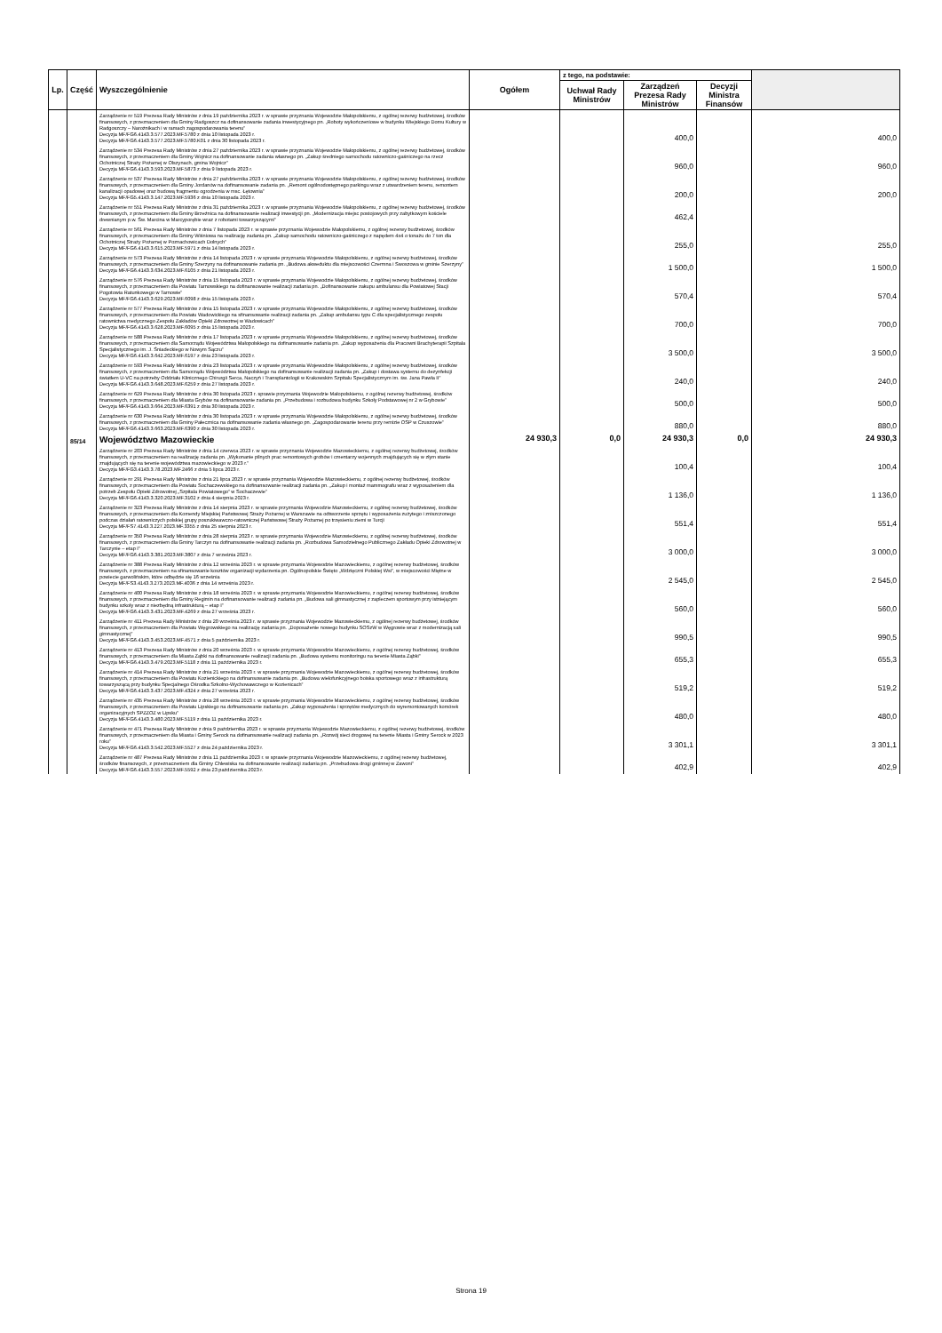| Lp. | Część | Wyszczególnienie | Ogółem | z tego, na podstawie: | | | |
| --- | --- | --- | --- | --- | --- | --- | --- |
| | | | | Uchwał Rady Ministrów | Zarządzeń Prezesa Rady Ministrów | Decyzji Ministra Finansów | |
| | | Zarządzenie nr 519 Prezesa Rady Ministrów z dnia 19 października 2023 r. w sprawie przyznania Wojewodzie Małopolskiemu, z ogólnej rezerwy budżetowej, środków finansowych, z przeznaczeniem dla Gminy Radgoszcz na dofinansowanie zadania inwestycyjnego pn. „Roboty wykończeniowe w budynku Wiejskiego Domu Kultury w Radgoszczy – Narożnikach i w ramach zagospodarowania terenu” Decyzja MF/FG6.4143.3.577.2023.MF.5780 z dnia 10 listopada 2023 r. Decyzja MF/FG6.4143.3.577.2023.MF.5780.K01 z dnia 30 listopada 2023 r. | | | 400,0 | | 400,0 |
| | | Zarządzenie nr 534 Prezesa Rady Ministrów z dnia 27 października 2023 r. w sprawie przyznania Wojewodzie Małopolskiemu, z ogólnej rezerwy budżetowej, środków finansowych, z przeznaczeniem dla Gminy Wojnicz na dofinansowanie zadania własnego pn. „Zakup średniego samochodu ratowniczo-gaśniczego na rzecz Ochotniczej Straży Pożarnej w Olszynach, gmina Wojnicz” Decyzja MF/FG6.4143.3.593.2023.MF.5873 z dnia 9 listopada 2023 r. | | | 960,0 | | 960,0 |
| | | Zarządzenie nr 537 Prezesa Rady Ministrów z dnia 27 października 2023 r. w sprawie przyznania Wojewodzie Małopolskiemu, z ogólnej rezerwy budżetowej, środków finansowych, z przeznaczeniem dla Gminy Jordanów na dofinansowanie zadania pn. „Remont ogólnodostępnego parkingu wraz z utwardzeniem terenu, remontem kanalizacji opadowej oraz budową fragmentu ogrodzenia w msc. Łętownia” Decyzja MF/FG5.4143.3.147.2023.MF.5936 z dnia 10 listopada 2023 r. | | | 200,0 | | 200,0 |
| | | Zarządzenie nr 551 Prezesa Rady Ministrów z dnia 31 października 2023 r. w sprawie przyznania Wojewodzie Małopolskiemu, z ogólnej rezerwy budżetowej, środków finansowych, z przeznaczeniem dla Gminy Brzeźnica na dofinansowanie realizacji inwestycji pn. „Modernizacja miejsc postojowych przy zabytkowym kościele drewnianym p.w. Św. Marcina w Marcyporębie wraz z robotami towarzyszącymi” | | | 462,4 | | |
| | | Zarządzenie nr 561 Prezesa Rady Ministrów z dnia 7 listopada 2023 r. w sprawie przyznania Wojewodzie Małopolskiemu, z ogólnej rezerwy budżetowej, środków finansowych, z przeznaczeniem dla Gminy Wiśniowa na realizację zadania pn. „Zakup samochodu ratowniczo-gaśniczego z napędem 4x4 o tonażu do 7 ton dla Ochotniczej Straży Pożarnej w Poznachowicach Dolnych” Decyzja MF/FG6.4143.3.615.2023.MF.5971 z dnia 14 listopada 2023 r. | | | 255,0 | | 255,0 |
| | | Zarządzenie nr 573 Prezesa Rady Ministrów z dnia 14 listopada 2023 r. w sprawie przyznania Wojewodzie Małopolskiemu, z ogólnej rezerwy budżetowej, środków finansowych, z przeznaczeniem dla Gminy Szerzyny na dofinansowanie zadania pn. „Budowa akweduktu dla miejscowości Czermna i Swoszowa w gminie Szerzyny” Decyzja MF/FG6.4143.3.634.2023.MF.6105 z dnia 21 listopada 2023 r. | | | 1 500,0 | | 1 500,0 |
| | | Zarządzenie nr 576 Prezesa Rady Ministrów z dnia 15 listopada 2023 r. w sprawie przyznania Wojewodzie Małopolskiemu, z ogólnej rezerwy budżetowej, środków finansowych, z przeznaczeniem dla Powiatu Tarnowskiego na dofinansowanie realizacji zadania pn. „Dofinansowanie zakupu ambulansu dla Powiatowej Stacji Pogotowia Ratunkowego w Tarnowie” Decyzja MF/FG6.4143.3.629.2023.MF.6098 z dnia 15 listopada 2023 r. | | | 570,4 | | 570,4 |
| | | Zarządzenie nr 577 Prezesa Rady Ministrów z dnia 15 listopada 2023 r. w sprawie przyznania Wojewodzie Małopolskiemu, z ogólnej rezerwy budżetowej, środków finansowych, z przeznaczeniem dla Powiatu Wadowickiego na sfinansowanie realizacji zadania pn. „Zakup ambulansu typu C dla specjalistycznego zespołu ratownictwa medycznego Zespołu Zakładów Opieki Zdrowotnej w Wadowicach” Decyzja MF/FG6.4143.3.628.2023.MF.6095 z dnia 15 listopada 2023 r. | | | 700,0 | | 700,0 |
| | | Zarządzenie nr 588 Prezesa Rady Ministrów z dnia 17 listopada 2023 r. w sprawie przyznania Wojewodzie Małopolskiemu, z ogólnej rezerwy budżetowej, środków finansowych, z przeznaczeniem dla Samorządu Województwa Małopolskiego na dofinansowanie zadania pn. „Zakup wyposażenia dla Pracowni Brachyterapii Szpitala Specjalistycznego im. J. Śniadeckiego w Nowym Sączu” Decyzja MF/FG6.4143.3.642.2023.MF.6197 z dnia 23 listopada 2023 r. | | | 3 500,0 | | 3 500,0 |
| | | Zarządzenie nr 593 Prezesa Rady Ministrów z dnia 23 listopada 2023 r. w sprawie przyznania Wojewodzie Małopolskiemu, z ogólnej rezerwy budżetowej, środków finansowych, z przeznaczeniem dla Samorządu Województwa Małopolskiego na dofinansowanie realizacji zadania pn. „Zakup i dostawa systemu do dezynfekcji światłem U-VC na potrzeby Oddziału Klinicznego Chirurgii Serca, Naczyń i Transplantologii w Krakowskim Szpitalu Specjalistycznym im. św. Jana Pawła II” Decyzja MF/FG6.4143.3.648.2023.MF.6259 z dnia 27 listopada 2023 r. | | | 240,0 | | 240,0 |
| | | Zarządzenie nr 629 Prezesa Rady Ministrów z dnia 30 listopada 2023 r. sprawie przyznania Wojewodzie Małopolskiemu, z ogólnej rezerwy budżetowej, środków finansowych, z przeznaczeniem dla Miasta Grybów na dofinansowanie zadania pn. „Przebudowa i rozbudowa budynku Szkoły Podstawowej nr 2 w Grybowie” Decyzja MF/FG6.4143.3.664.2023.MF.6391 z dnia 30 listopada 2023 r. | | | 500,0 | | 500,0 |
| | | Zarządzenie nr 630 Prezesa Rady Ministrów z dnia 30 listopada 2023 r. w sprawie przyznania Wojewodzie Małopolskiemu, z ogólnej rezerwy budżetowej, środków finansowych, z przeznaczeniem dla Gminy Pałecznica na dofinansowanie zadania własnego pn. „Zagospodarowanie terenu przy remizie OSP w Czuszowie” Decyzja MF/FG6.4143.3.663.2023.MF.6390 z dnia 30 listopada 2023 r. | | | 880,0 | | 880,0 |
| | 85/14 | Województwo Mazowieckie | 24 930,3 | 0,0 | 24 930,3 | 0,0 | 24 930,3 |
| | | Zarządzenie nr 203 Prezesa Rady Ministrów z dnia 14 czerwca 2023 r. w sprawie przyznania Wojewodzie Mazowieckiemu, z ogólnej rezerwy budżetowej, środków finansowych, z przeznaczeniem na realizację zadania pn. „Wykonanie pilnych prac remontowych grobów i cmentarzy wojennych znajdujących się w złym stanie znajdujących się na terenie województwa mazowieckiego w 2023 r.” Decyzja MF/FG3.4143.3.78.2023.MF.2466 z dnia 5 lipca 2023 r. | | | 100,4 | | 100,4 |
| | | Zarządzenie nr 291 Prezesa Rady Ministrów z dnia 21 lipca 2023 r. w sprawie przyznania Wojewodzie Mazowieckiemu, z ogólnej rezerwy budżetowej, środków finansowych, z przeznaczeniem dla Powiatu Sochaczewskiego na dofinansowanie realizacji zadania pn. „Zakup i montaż mammografu wraz z wyposażeniem dla potrzeb Zespołu Opieki Zdrowotnej „Szpitala Powiatowego” w Sochaczewie” Decyzja MF/FG6.4143.3.320.2023.MF.3102 z dnia 4 sierpnia 2023 r. | | | 1 136,0 | | 1 136,0 |
| | | Zarządzenie nr 323 Prezesa Rady Ministrów z dnia 14 sierpnia 2023 r. w sprawie przyznania Wojewodzie Mazowieckiemu, z ogólnej rezerwy budżetowej, środków finansowych, z przeznaczeniem dla Komendy Miejskiej Państwowej Straży Pożarnej w Warszawie na odtworzenie sprzętu i wyposażenia zużytego i zniszczonego podczas działań ratowniczych polskiej grupy poszukiwawczo-ratowniczej Państwowej Straży Pożarnej po trzęsieniu ziemi w Turcji Decyzja MF/FS7.4143.3.227.2023.MF.3355 z dnia 25 sierpnia 2023 r. | | | 551,4 | | 551,4 |
| | | Zarządzenie nr 350 Prezesa Rady Ministrów z dnia 28 sierpnia 2023 r. w sprawie przyznania Wojewodzie Mazowieckiemu, z ogólnej rezerwy budżetowej, środków finansowych, z przeznaczeniem dla Gminy Tarczyn na dofinansowanie realizacji zadania pn. „Rozbudowa Samodzielnego Publicznego Zakładu Opieki Zdrowotnej w Tarczynie – etap I” Decyzja MF/FG6.4143.3.381.2023.MF.3807 z dnia 7 września 2023 r. | | | 3 000,0 | | 3 000,0 |
| | | Zarządzenie nr 388 Prezesa Rady Ministrów z dnia 12 września 2023 r. w sprawie przyznania Wojewodzie Mazowieckiemu, z ogólnej rezerwy budżetowej, środków finansowych, z przeznaczeniem na sfinansowanie kosztów organizacji wydarzenia pn. Ogólnopolskie Święto „Wdzięczni Polskiej Wsi”, w miejscowości Miętne w powiecie garwolińskim, które odbędzie się 16 września Decyzja MF/FS3.4143.3.273.2023.MF.4036 z dnia 14 września 2023 r. | | | 2 545,0 | | 2 545,0 |
| | | Zarządzenie nr 400 Prezesa Rady Ministrów z dnia 18 września 2023 r. w sprawie przyznania Wojewodzie Mazowieckiemu, z ogólnej rezerwy budżetowej, środków finansowych, z przeznaczeniem dla Gminy Regimin na dofinansowanie realizacji zadania pn. „Budowa sali gimnastycznej z zapleczem sportowym przy istniejącym budynku szkoły wraz z niezbędną infrastrukturą – etap I” Decyzja MF/FG6.4143.3.431.2023.MF.4269 z dnia 27 września 2023 r. | | | 560,0 | | 560,0 |
| | | Zarządzenie nr 411 Prezesa Rady Ministrów z dnia 20 września 2023 r. w sprawie przyznania Wojewodzie Mazowieckiemu, z ogólnej rezerwy budżetowej, środków finansowych, z przeznaczeniem dla Powiatu Węgrowskiego na realizację zadania pn. „Doposażenie nowego budynku SOSzW w Węgrowie wraz z modernizacją sali gimnastycznej” Decyzja MF/FG6.4143.3.453.2023.MF.4571 z dnia 5 października 2023 r. | | | 990,5 | | 990,5 |
| | | Zarządzenie nr 413 Prezesa Rady Ministrów z dnia 20 września 2023 r. w sprawie przyznania Wojewodzie Mazowieckiemu, z ogólnej rezerwy budżetowej, środków finansowych, z przeznaczeniem dla Miasta Ząbki na dofinansowanie realizacji zadania pn. „Budowa systemu monitoringu na terenie Miasta Ząbki” Decyzja MF/FG6.4143.3.479.2023.MF.5118 z dnia 11 października 2023 r. | | | 655,3 | | 655,3 |
| | | Zarządzenie nr 414 Prezesa Rady Ministrów z dnia 21 września 2023 r. w sprawie przyznania Wojewodzie Mazowieckiemu, z ogólnej rezerwy budżetowej, środków finansowych, z przeznaczeniem dla Powiatu Kozienickiego na dofinansowanie zadania pn. „Budowa wielofunkcyjnego boiska sportowego wraz z infrastrukturą towarzyszącą przy budynku Specjalnego Ośrodka Szkolno-Wychowawczego w Kozienicach” Decyzja MF/FG6.4143.3.437.2023.MF.4324 z dnia 27 września 2023 r. | | | 519,2 | | 519,2 |
| | | Zarządzenie nr 435 Prezesa Rady Ministrów z dnia 28 września 2023 r. w sprawie przyznania Wojewodzie Mazowieckiemu, z ogólnej rezerwy budżetowej, środków finansowych, z przeznaczeniem dla Powiatu Lipskiego na dofinansowanie zadania pn. „Zakup wyposażenia i sprzętów medycznych do wyremontowanych komórek organizacyjnych SPZZOZ w Lipsku” Decyzja MF/FG6.4143.3.480.2023.MF.5119 z dnia 11 października 2023 r. | | | 480,0 | | 480,0 |
| | | Zarządzenie nr 471 Prezesa Rady Ministrów z dnia 9 października 2023 r. w sprawie przyznania Wojewodzie Mazowieckiemu, z ogólnej rezerwy budżetowej, środków finansowych, z przeznaczeniem dla Miasta i Gminy Serock na dofinansowanie realizacji zadania pn. „Rozwój sieci drogowej na terenie Miasta i Gminy Serock w 2023 roku” Decyzja MF/FG6.4143.3.542.2023.MF.5527 z dnia 24 października 2023 r. | | | 3 301,1 | | 3 301,1 |
| | | Zarządzenie nr 487 Prezesa Rady Ministrów z dnia 11 października 2023 r. w sprawie przyznania Wojewodzie Mazowieckiemu, z ogólnej rezerwy budżetowej, środków finansowych, z przeznaczeniem dla Gminy Chlewiska na dofinansowanie realizacji zadania pn. „Przebudowa drogi gminnej w Zawoni” Decyzja MF/FG6.4143.3.557.2023.MF.5592 z dnia 23 października 2023 r. | | | 402,9 | | 402,9 |
Strona 19